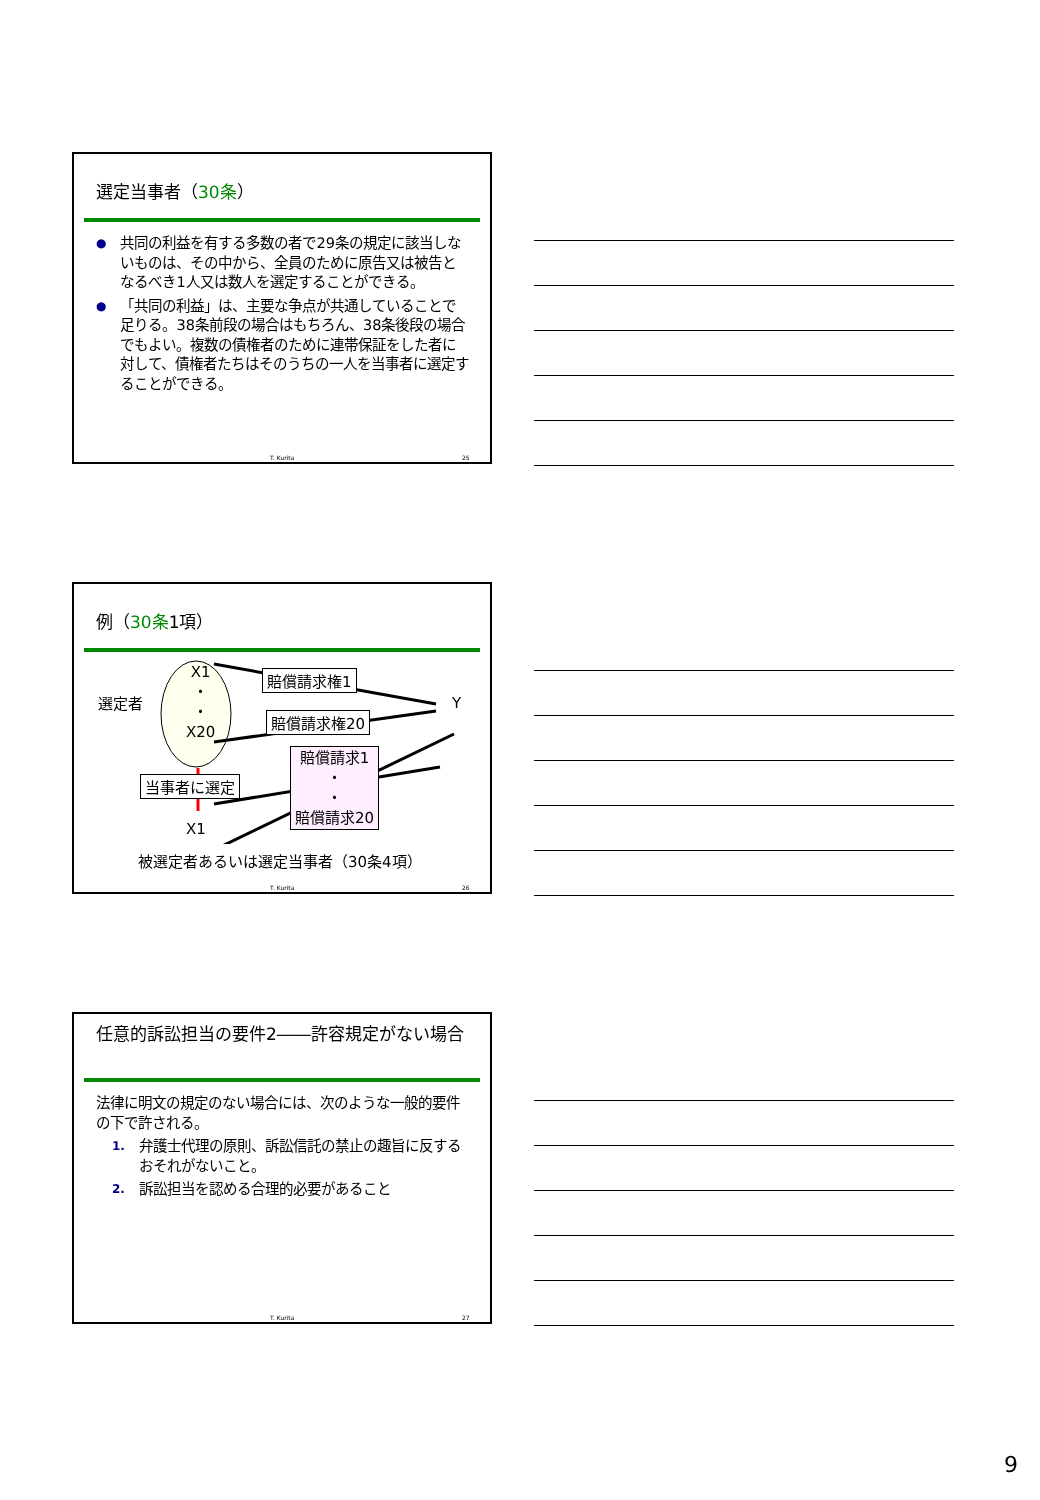選定当事者（30条）
● 共同の利益を有する多数の者で29条の規定に該当しないものは、その中から、全員のために原告又は被告となるべき1人又は数人を選定することができる。
● 「共同の利益」は、主要な争点が共通していることで足りる。38条前段の場合はもちろん、38条後段の場合でもよい。複数の債権者のために連帯保証をした者に対して、債権者たちはそのうちの一人を当事者に選定することができる。
T. Kurita 25
例（30条1項）
選定者
X1
・
・
X20
Y
賠償請求権1
賠償請求権20
賠償請求1
・
・
賠償請求20
当事者に選定
X1
被選定者あるいは選定当事者（30条4項）
T. Kurita 26
任意的訴訟担当の要件2――許容規定がない場合
法律に明文の規定のない場合には、次のような一般的要件の下で許される。
1. 弁護士代理の原則、訴訟信託の禁止の趣旨に反するおそれがないこと。
2. 訴訟担当を認める合理的必要があること
T. Kurita 27
9